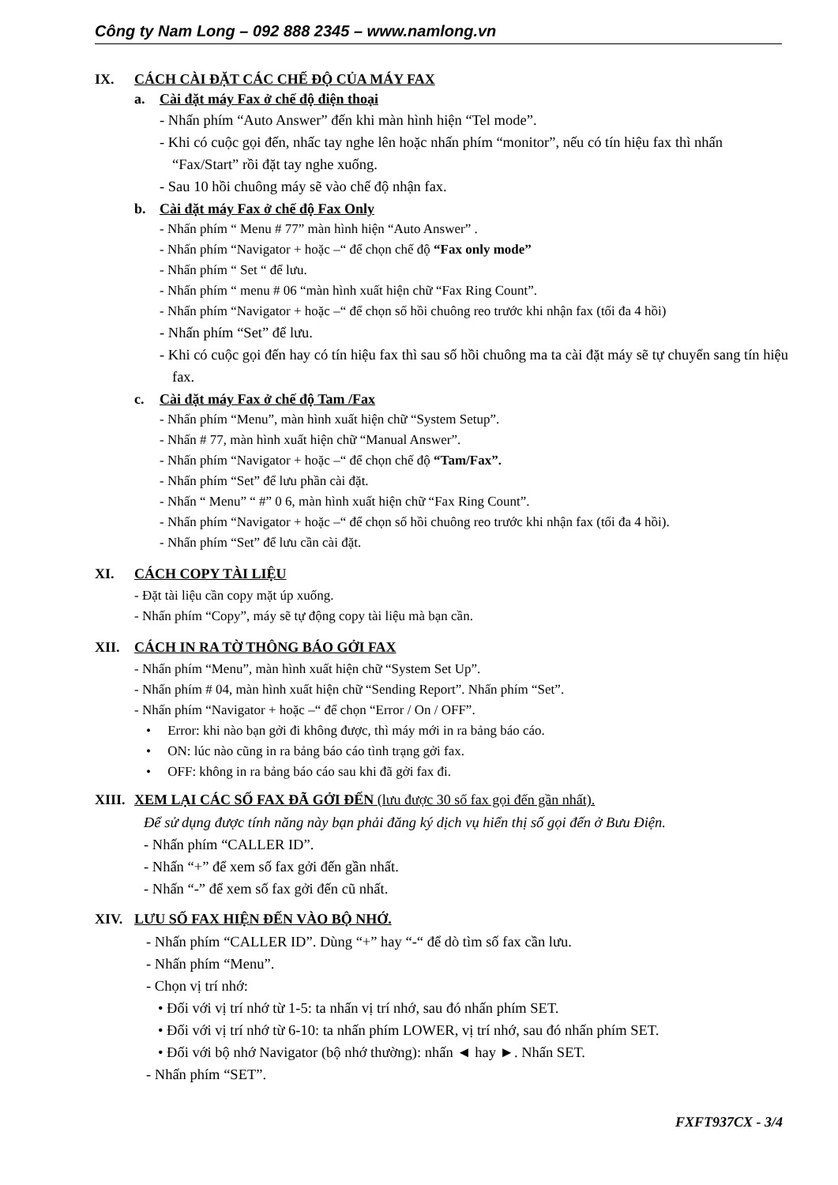Công ty Nam Long – 092 888 2345 – www.namlong.vn
IX. CÁCH CÀI ĐẶT CÁC CHẾ ĐỘ CỦA MÁY FAX
a. Cài đặt máy Fax ở chế độ điện thoại
- Nhấn phím “Auto Answer” đến khi màn hình hiện “Tel mode”.
- Khi có cuộc gọi đến, nhấc tay nghe lên hoặc nhấn phím “monitor”, nếu có tín hiệu fax thì nhấn “Fax/Start” rồi đặt tay nghe xuống.
- Sau 10 hồi chuông máy sẽ vào chế độ nhận fax.
b. Cài đặt máy Fax ở chế độ Fax Only
- Nhấn phím “ Menu # 77” màn hình hiện “Auto Answer” .
- Nhấn phím “Navigator + hoặc –“ để chọn chế độ “Fax only mode”
- Nhấn phím “ Set “ để lưu.
- Nhấn phím “ menu # 06 “màn hình xuất hiện chữ “Fax Ring Count”.
- Nhấn phím “Navigator + hoặc –“ để chọn số hồi chuông reo trước khi nhận fax (tối đa 4 hồi)
- Nhấn phím “Set” để lưu.
- Khi có cuộc gọi đến hay có tín hiệu fax thì sau số hồi chuông ma ta cài đặt máy sẽ tự chuyển sang tín hiệu fax.
c. Cài đặt máy Fax ở chế độ Tam /Fax
- Nhấn phím “Menu”, màn hình xuất hiện chữ “System Setup”.
- Nhấn # 77, màn hình xuất hiện chữ “Manual Answer”.
- Nhấn phím “Navigator + hoặc –“ để chọn chế độ “Tam/Fax”.
- Nhấn phím “Set” để lưu phần cài đặt.
- Nhấn “ Menu” “ #” 0 6, màn hình xuất hiện chữ “Fax Ring Count”.
- Nhấn phím “Navigator + hoặc –“ để chọn số hồi chuông reo trước khi nhận fax (tối đa 4 hồi).
- Nhấn phím “Set” để lưu cần cài đặt.
XI. CÁCH COPY TÀI LIỆU
- Đặt tài liệu cần copy mặt úp xuống.
- Nhấn phím “Copy”, máy sẽ tự động copy tài liệu mà bạn cần.
XII. CÁCH IN RA TỜ THÔNG BÁO GỞI FAX
- Nhấn phím “Menu”, màn hình xuất hiện chữ “System Set Up”.
- Nhấn phím # 04, màn hình xuất hiện chữ “Sending Report”. Nhấn phím “Set”.
- Nhấn phím “Navigator + hoặc –“ để chọn “Error / On / OFF”.
• Error: khi nào bạn gởi đi không được, thì máy mới in ra bảng báo cáo.
• ON: lúc nào cũng in ra bảng báo cáo tình trạng gởi fax.
• OFF: không in ra bảng báo cáo sau khi đã gởi fax đi.
XIII. XEM LẠI CÁC SỐ FAX ĐÃ GỞI ĐẾN (lưu được 30 số fax gọi đến gần nhất).
Để sử dụng được tính năng này bạn phải đăng ký dịch vụ hiển thị số gọi đến ở Bưu Điện.
- Nhấn phím “CALLER ID”.
- Nhấn “+” để xem số fax gởi đến gần nhất.
- Nhấn “-” để xem số fax gởi đến cũ nhất.
XIV. LƯU SỐ FAX HIỆN ĐẾN VÀO BỘ NHỚ.
- Nhấn phím “CALLER ID”. Dùng “+” hay “-“ để dò tìm số fax cần lưu.
- Nhấn phím “Menu”.
- Chọn vị trí nhớ:
• Đối với vị trí nhớ từ 1-5: ta nhấn vị trí nhớ, sau đó nhấn phím SET.
• Đối với vị trí nhớ từ 6-10: ta nhấn phím LOWER, vị trí nhớ, sau đó nhấn phím SET.
• Đối với bộ nhớ Navigator (bộ nhớ thường): nhấn ◄ hay ►. Nhấn SET.
- Nhấn phím “SET”.
FXFT937CX - 3/4